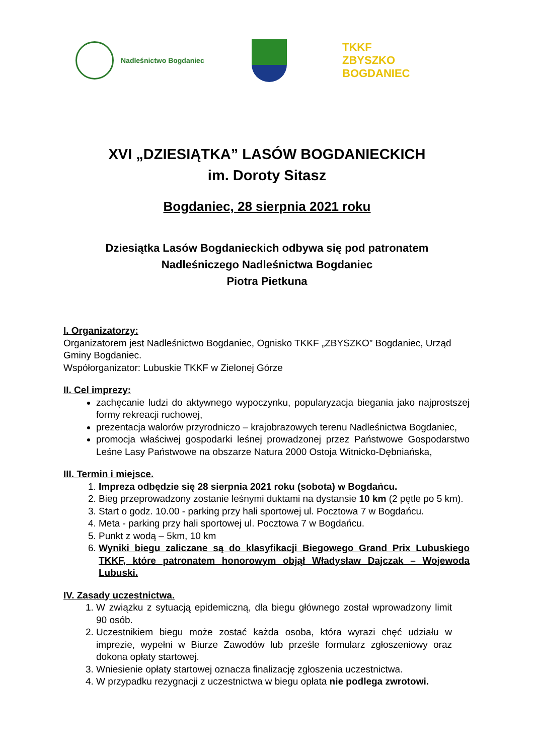Nadleśnictwo Bogdaniec
TKKF ZBYSZKO BOGDANIEC
XVI „DZIESIĄTKA” LASÓW BOGDANIECKICH
im. Doroty Sitasz
Bogdaniec, 28 sierpnia 2021 roku
Dziesiątka Lasów Bogdanieckich odbywa się pod patronatem
Nadleśniczego Nadleśnictwa Bogdaniec
Piotra Pietkuna
I. Organizatorzy:
Organizatorem jest Nadleśnictwo Bogdaniec, Ognisko TKKF „ZBYSZKO” Bogdaniec, Urząd Gminy Bogdaniec.
Współorganizator: Lubuskie TKKF w Zielonej Górze
II. Cel imprezy:
zachęcanie ludzi do aktywnego wypoczynku, popularyzacja biegania jako najprostszej formy rekreacji ruchowej,
prezentacja walorów przyrodniczo – krajobrazowych terenu Nadleśnictwa Bogdaniec,
promocja właściwej gospodarki leśnej prowadzonej przez Państwowe Gospodarstwo Leśne Lasy Państwowe na obszarze Natura 2000 Ostoja Witnicko-Dębniańska,
III. Termin i miejsce.
1. Impreza odbędzie się 28 sierpnia 2021 roku (sobota) w Bogdańcu.
2. Bieg przeprowadzony zostanie leśnymi duktami na dystansie 10 km (2 pętle po 5 km).
3. Start o godz. 10.00 - parking przy hali sportowej ul. Pocztowa 7 w Bogdańcu.
4. Meta - parking przy hali sportowej ul. Pocztowa 7 w Bogdańcu.
5. Punkt z wodą – 5km, 10 km
6. Wyniki biegu zaliczane są do klasyfikacji Biegowego Grand Prix Lubuskiego TKKF, które patronatem honorowym objął Władysław Dajczak – Wojewoda Lubuski.
IV. Zasady uczestnictwa.
1. W związku z sytuacją epidemiczną, dla biegu głównego został wprowadzony limit 90 osób.
2. Uczestnikiem biegu może zostać każda osoba, która wyrazi chęć udziału w imprezie, wypełni w Biurze Zawodów lub prześle formularz zgłoszeniowy oraz dokona opłaty startowej.
3. Wniesienie opłaty startowej oznacza finalizację zgłoszenia uczestnictwa.
4. W przypadku rezygnacji z uczestnictwa w biegu opłata nie podlega zwrotowi.